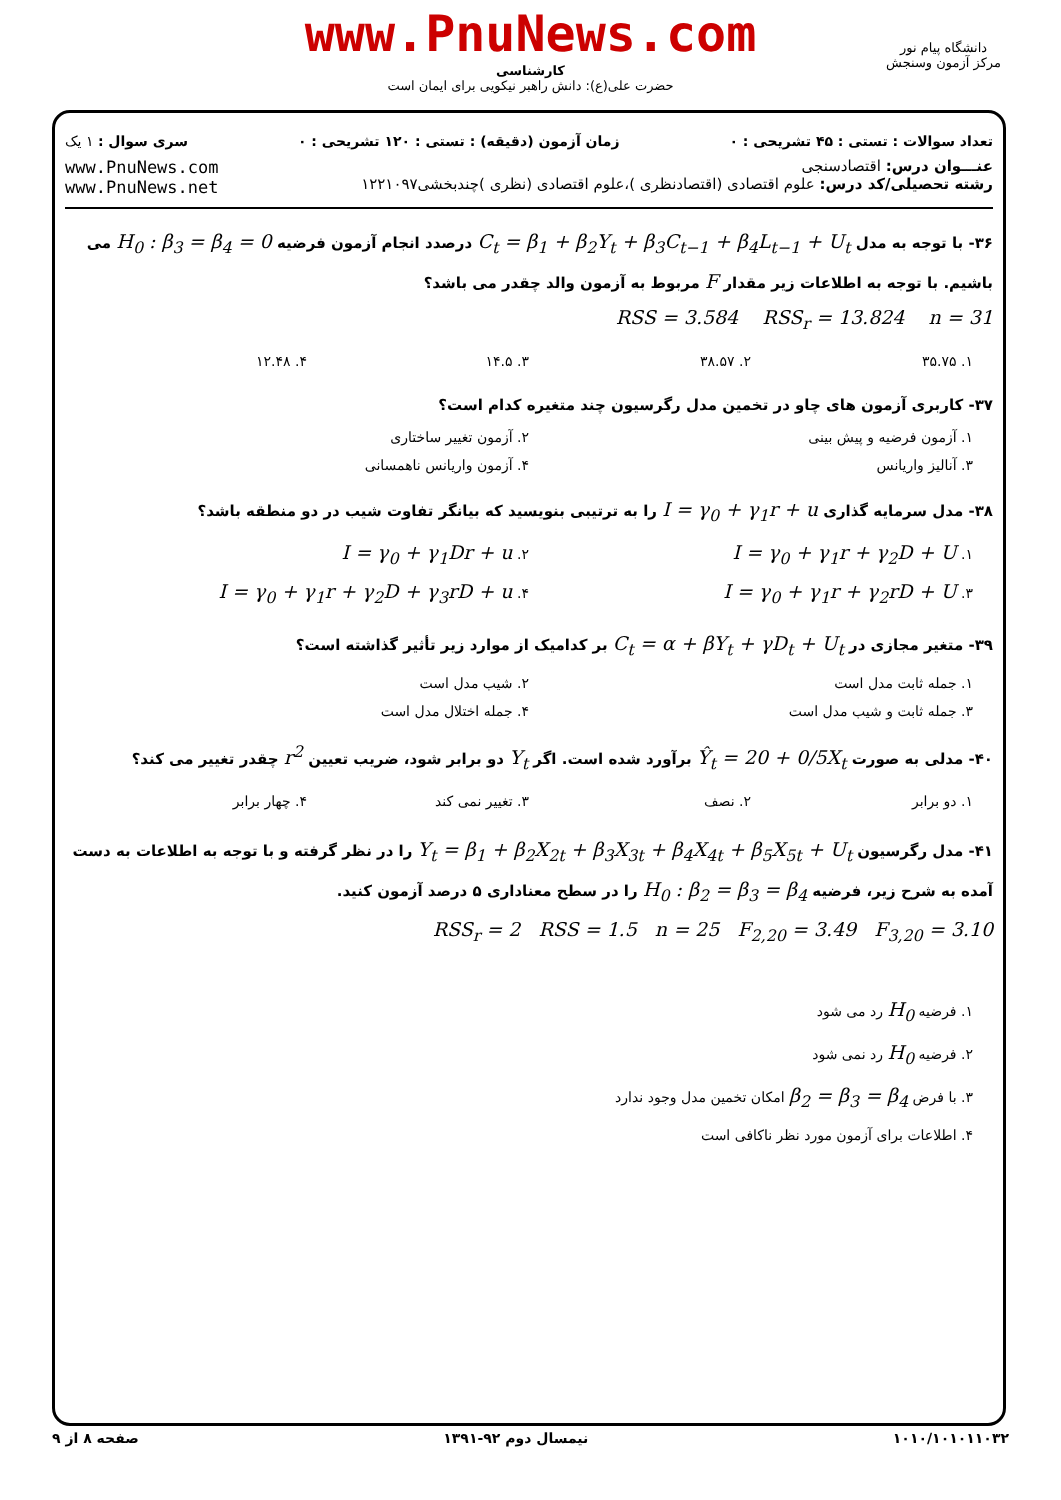www.PnuNews.com
کارشناسی
حضرت علی(ع): دانش راهبر نیکویی برای ایمان است
دانشگاه پیام نور
مرکز آزمون وسنجش
تعداد سوالات : تستی : ۴۵ تشریحی : ۰ زمان آزمون (دقیقه) : تستی : ۱۲۰ تشریحی : ۰ سری سوال : ۱ یک
عنـــوان درس: اقتصادسنجی
رشته تحصیلی/کد درس: علوم اقتصادی (اقتصادنظری )،علوم اقتصادی (نظری )چندبخشی۱۲۲۱۰۹۷
www.PnuNews.com
www.PnuNews.net
۳۶- با توجه به مدل C<sub>t</sub> = β<sub>1</sub> + β<sub>2</sub>Y<sub>t</sub> + β<sub>3</sub>C<sub>t−1</sub> + β<sub>4</sub>L<sub>t−1</sub> + U<sub>t</sub> درصدد انجام آزمون فرضیه H<sub>0</sub> : β<sub>3</sub> = β<sub>4</sub> = 0 می باشیم. با توجه به اطلاعات زیر مقدار F مربوط به آزمون والد چقدر می باشد؟
RSS = 3.584 RSS<sub>r</sub> = 13.824 n = 31
۱. ۳۵.۷۵ ۲. ۳۸.۵۷ ۳. ۱۴.۵ ۴. ۱۲.۴۸
۳۷- کاربری آزمون های چاو در تخمین مدل رگرسیون چند متغیره کدام است؟
۱. آزمون فرضیه و پیش بینی ۲. آزمون تغییر ساختاری ۳. آنالیز واریانس ۴. آزمون واریانس ناهمسانی
۳۸- مدل سرمایه گذاری I = γ<sub>0</sub> + γ<sub>1</sub>r + u را به ترتیبی بنویسید که بیانگر تفاوت شیب در دو منطقه باشد؟
۱. I = γ<sub>0</sub> + γ<sub>1</sub>r + γ<sub>2</sub>D + U ۲. I = γ<sub>0</sub> + γ<sub>1</sub>Dr + u ۳. I = γ<sub>0</sub> + γ<sub>1</sub>r + γ<sub>2</sub>rD + U ۴. I = γ<sub>0</sub> + γ<sub>1</sub>r + γ<sub>2</sub>D + γ<sub>3</sub>rD + u
۳۹- متغیر مجازی در C<sub>t</sub> = α + βY<sub>t</sub> + γD<sub>t</sub> + U<sub>t</sub> بر کدامیک از موارد زیر تأثیر گذاشته است؟
۱. جمله ثابت مدل است ۲. شیب مدل است ۳. جمله ثابت و شیب مدل است ۴. جمله اختلال مدل است
۴۰- مدلی به صورت Ŷ<sub>t</sub> = 20 + 0/5X<sub>t</sub> برآورد شده است. اگر Y<sub>t</sub> دو برابر شود، ضریب تعیین r<sup>2</sup> چقدر تغییر می کند؟
۱. دو برابر ۲. نصف ۳. تغییر نمی کند ۴. چهار برابر
۴۱- مدل رگرسیون Y<sub>t</sub> = β<sub>1</sub> + β<sub>2</sub>X<sub>2t</sub> + β<sub>3</sub>X<sub>3t</sub> + β<sub>4</sub>X<sub>4t</sub> + β<sub>5</sub>X<sub>5t</sub> + U<sub>t</sub> را در نظر گرفته و با توجه به اطلاعات به دست آمده به شرح زیر، فرضیه H<sub>0</sub> : β<sub>2</sub> = β<sub>3</sub> = β<sub>4</sub> را در سطح معناداری ۵ درصد آزمون کنید.
RSS<sub>r</sub> = 2 RSS = 1.5 n = 25 F<sub>2,20</sub> = 3.49 F<sub>3,20</sub> = 3.10
۱. فرضیه H<sub>0</sub> رد می شود
۲. فرضیه H<sub>0</sub> رد نمی شود
۳. با فرض β<sub>2</sub> = β<sub>3</sub> = β<sub>4</sub> امکان تخمین مدل وجود ندارد
۴. اطلاعات برای آزمون مورد نظر ناکافی است
۱۰۱۰/۱۰۱۰۱۱۰۳۲ نیمسال دوم ۹۲-۱۳۹۱ صفحه ۸ از ۹